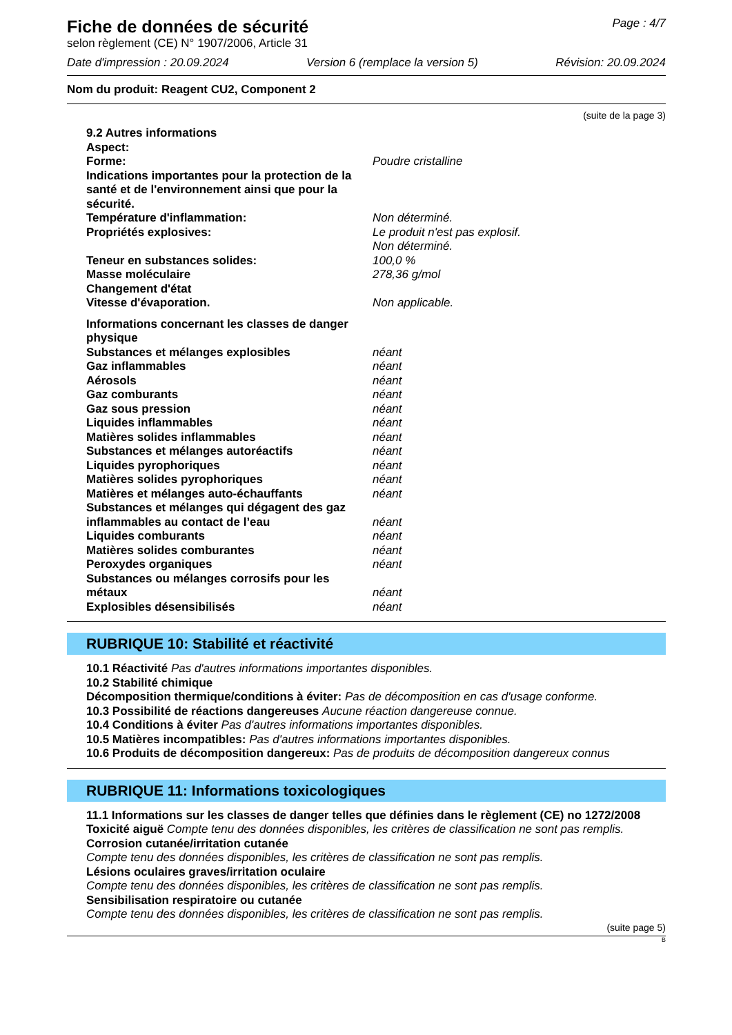Page : 4/7
Fiche de données de sécurité
selon règlement (CE) N° 1907/2006, Article 31
Date d'impression : 20.09.2024 Version 6 (remplace la version 5) Révision: 20.09.2024
Nom du produit: Reagent CU2, Component 2
(suite de la page 3)
9.2 Autres informations
Aspect:
Forme: Poudre cristalline
Indications importantes pour la protection de la santé et de l'environnement ainsi que pour la sécurité.
Température d'inflammation: Non déterminé.
Propriétés explosives: Le produit n'est pas explosif.
Non déterminé.
Teneur en substances solides: 100,0 %
Masse moléculaire 278,36 g/mol
Changement d'état
Vitesse d'évaporation. Non applicable.
Informations concernant les classes de danger physique
Substances et mélanges explosibles néant
Gaz inflammables néant
Aérosols néant
Gaz comburants néant
Gaz sous pression néant
Liquides inflammables néant
Matières solides inflammables néant
Substances et mélanges autoréactifs néant
Liquides pyrophoriques néant
Matières solides pyrophoriques néant
Matières et mélanges auto-échauffants néant
Substances et mélanges qui dégagent des gaz inflammables au contact de l’eau
néant
Liquides comburants néant
Matières solides comburantes néant
Peroxydes organiques néant
Substances ou mélanges corrosifs pour les métaux
néant
Explosibles désensibilisés néant
RUBRIQUE 10: Stabilité et réactivité
10.1 Réactivité Pas d'autres informations importantes disponibles.
10.2 Stabilité chimique
Décomposition thermique/conditions à éviter: Pas de décomposition en cas d'usage conforme.
10.3 Possibilité de réactions dangereuses Aucune réaction dangereuse connue.
10.4 Conditions à éviter Pas d'autres informations importantes disponibles.
10.5 Matières incompatibles: Pas d'autres informations importantes disponibles.
10.6 Produits de décomposition dangereux: Pas de produits de décomposition dangereux connus
RUBRIQUE 11: Informations toxicologiques
11.1 Informations sur les classes de danger telles que définies dans le règlement (CE) no 1272/2008
Toxicité aiguë Compte tenu des données disponibles, les critères de classification ne sont pas remplis.
Corrosion cutanée/irritation cutanée
Compte tenu des données disponibles, les critères de classification ne sont pas remplis.
Lésions oculaires graves/irritation oculaire
Compte tenu des données disponibles, les critères de classification ne sont pas remplis.
Sensibilisation respiratoire ou cutanée
Compte tenu des données disponibles, les critères de classification ne sont pas remplis.
(suite page 5)
B